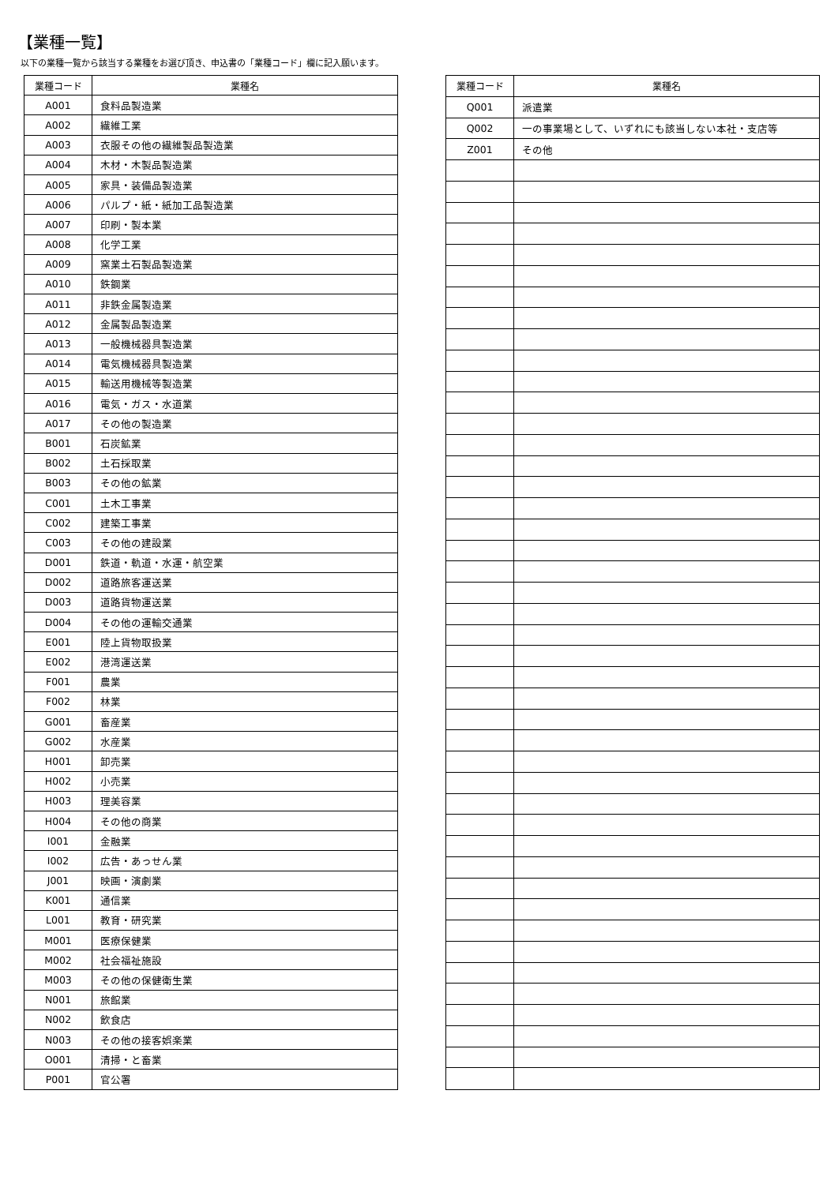【業種一覧】
以下の業種一覧から該当する業種をお選び頂き、申込書の「業種コード」欄に記入願います。
| 業種コード | 業種名 |
| --- | --- |
| A001 | 食料品製造業 |
| A002 | 繊維工業 |
| A003 | 衣服その他の繊維製品製造業 |
| A004 | 木材・木製品製造業 |
| A005 | 家具・装備品製造業 |
| A006 | パルプ・紙・紙加工品製造業 |
| A007 | 印刷・製本業 |
| A008 | 化学工業 |
| A009 | 窯業土石製品製造業 |
| A010 | 鉄鋼業 |
| A011 | 非鉄金属製造業 |
| A012 | 金属製品製造業 |
| A013 | 一般機械器具製造業 |
| A014 | 電気機械器具製造業 |
| A015 | 輸送用機械等製造業 |
| A016 | 電気・ガス・水道業 |
| A017 | その他の製造業 |
| B001 | 石炭鉱業 |
| B002 | 土石採取業 |
| B003 | その他の鉱業 |
| C001 | 土木工事業 |
| C002 | 建築工事業 |
| C003 | その他の建設業 |
| D001 | 鉄道・軌道・水運・航空業 |
| D002 | 道路旅客運送業 |
| D003 | 道路貨物運送業 |
| D004 | その他の運輸交通業 |
| E001 | 陸上貨物取扱業 |
| E002 | 港湾運送業 |
| F001 | 農業 |
| F002 | 林業 |
| G001 | 畜産業 |
| G002 | 水産業 |
| H001 | 卸売業 |
| H002 | 小売業 |
| H003 | 理美容業 |
| H004 | その他の商業 |
| I001 | 金融業 |
| I002 | 広告・あっせん業 |
| J001 | 映画・演劇業 |
| K001 | 通信業 |
| L001 | 教育・研究業 |
| M001 | 医療保健業 |
| M002 | 社会福祉施設 |
| M003 | その他の保健衛生業 |
| N001 | 旅館業 |
| N002 | 飲食店 |
| N003 | その他の接客娯楽業 |
| O001 | 清掃・と畜業 |
| P001 | 官公署 |
| 業種コード | 業種名 |
| --- | --- |
| Q001 | 派遣業 |
| Q002 | 一の事業場として、いずれにも該当しない本社・支店等 |
| Z001 | その他 |